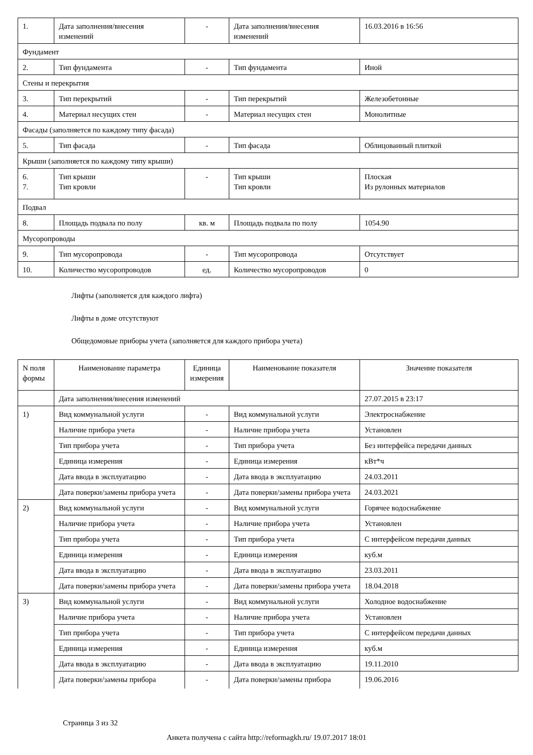| 1. | Дата заполнения/внесения изменений | - | Дата заполнения/внесения изменений | 16.03.2016 в 16:56 |
| Фундамент | | | | |
| 2. | Тип фундамента | - | Тип фундамента | Иной |
| Стены и перекрытия | | | | |
| 3. | Тип перекрытий | - | Тип перекрытий | Железобетонные |
| 4. | Материал несущих стен | - | Материал несущих стен | Монолитные |
| Фасады (заполняется по каждому типу фасада) | | | | |
| 5. | Тип фасада | - | Тип фасада | Облицованный плиткой |
| Крыши (заполняется по каждому типу крыши) | | | | |
| 6. 7. | Тип крыши Тип кровли | - | Тип крыши Тип кровли | Плоская Из рулонных материалов |
| Подвал | | | | |
| 8. | Площадь подвала по полу | кв. м | Площадь подвала по полу | 1054.90 |
| Мусоропроводы | | | | |
| 9. | Тип мусоропровода | - | Тип мусоропровода | Отсутствует |
| 10. | Количество мусоропроводов | ед. | Количество мусоропроводов | 0 |
Лифты (заполняется для каждого лифта)
Лифты в доме отсутствуют
Общедомовые приборы учета (заполняется для каждого прибора учета)
| N поля формы | Наименование параметра | Единица измерения | Наименование показателя | Значение показателя |
| --- | --- | --- | --- | --- |
| | Дата заполнения/внесения изменений | | | 27.07.2015 в 23:17 |
| 1) | Вид коммунальной услуги | - | Вид коммунальной услуги | Электроснабжение |
| | Наличие прибора учета | - | Наличие прибора учета | Установлен |
| | Тип прибора учета | - | Тип прибора учета | Без интерфейса передачи данных |
| | Единица измерения | - | Единица измерения | кВт*ч |
| | Дата ввода в эксплуатацию | - | Дата ввода в эксплуатацию | 24.03.2011 |
| | Дата поверки/замены прибора учета | - | Дата поверки/замены прибора учета | 24.03.2021 |
| 2) | Вид коммунальной услуги | - | Вид коммунальной услуги | Горячее водоснабжение |
| | Наличие прибора учета | - | Наличие прибора учета | Установлен |
| | Тип прибора учета | - | Тип прибора учета | С интерфейсом передачи данных |
| | Единица измерения | - | Единица измерения | куб.м |
| | Дата ввода в эксплуатацию | - | Дата ввода в эксплуатацию | 23.03.2011 |
| | Дата поверки/замены прибора учета | - | Дата поверки/замены прибора учета | 18.04.2018 |
| 3) | Вид коммунальной услуги | - | Вид коммунальной услуги | Холодное водоснабжение |
| | Наличие прибора учета | - | Наличие прибора учета | Установлен |
| | Тип прибора учета | - | Тип прибора учета | С интерфейсом передачи данных |
| | Единица измерения | - | Единица измерения | куб.м |
| | Дата ввода в эксплуатацию | - | Дата ввода в эксплуатацию | 19.11.2010 |
| | Дата поверки/замены прибора | - | Дата поверки/замены прибора | 19.06.2016 |
Страница 3 из 32
Анкета получена с сайта http://reformagkh.ru/ 19.07.2017 18:01